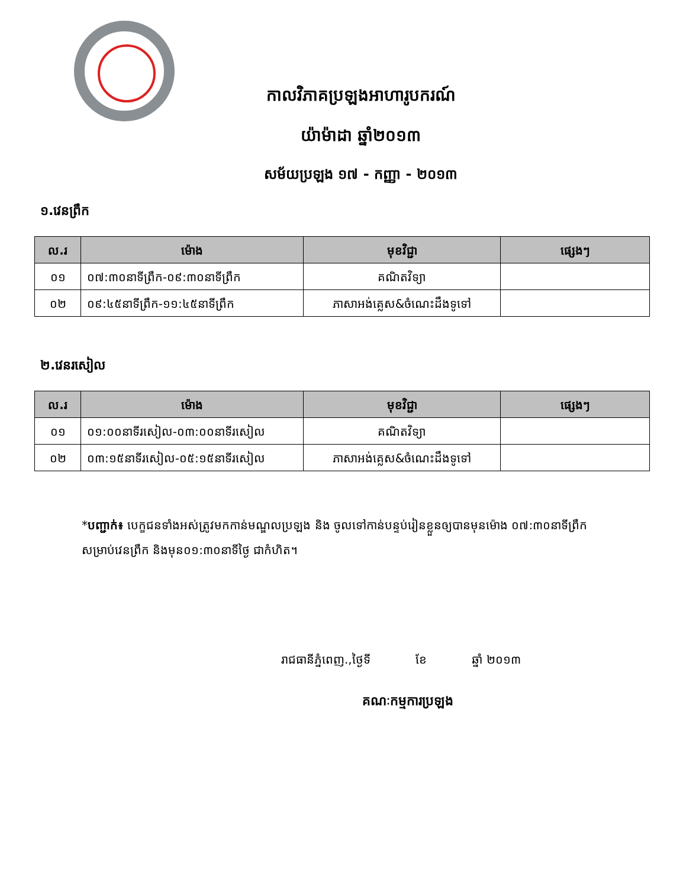កាលវិភាគប្រឡងអាហារូបករណ៍
យ៉ាម៉ាដា ឆ្នាំ២០១៣
សម័យប្រឡង ១៧ - កញ្ញា - ២០១៣
១.វេនព្រឹក
| ល.រ | ម៉ោង | មុខវិជ្ជា | ផ្សេងៗ |
| --- | --- | --- | --- |
| ០១ | ០៧:៣០នាទីព្រឹក-០៩:៣០នាទីព្រឹក | គណិតវិទ្យា | |
| ០២ | ០៩:៤៥នាទីព្រឹក-១១:៤៥នាទីព្រឹក | ភាសាអង់គ្លេស&ចំណេះដឹងទូទៅ | |
២.វេនរសៀល
| ល.រ | ម៉ោង | មុខវិជ្ជា | ផ្សេងៗ |
| --- | --- | --- | --- |
| ០១ | ០១:០០នាទីរសៀល-០៣:០០នាទីរសៀល | គណិតវិទ្យា | |
| ០២ | ០៣:១៥នាទីរសៀល-០៥:១៥នាទីរសៀល | ភាសាអង់គ្លេស&ចំណេះដឹងទូទៅ | |
*បញ្ជាក់៖ បេក្ខជនទាំងអស់ត្រូវមកកាន់មណ្ឌលប្រឡង និង ចូលទៅកាន់បន្ទប់រៀនខ្លួនឲ្យបានមុនម៉ោង ០៧:៣០នាទីព្រឹកសម្រាប់វេនព្រឹក និងមុន០១:៣០នាទីថ្ងៃ ជាកំហិត។
រាជធានីភ្នំពេញ.,ថ្ងៃទី ខែ ឆ្នាំ ២០១៣
គណៈកម្មការប្រឡង